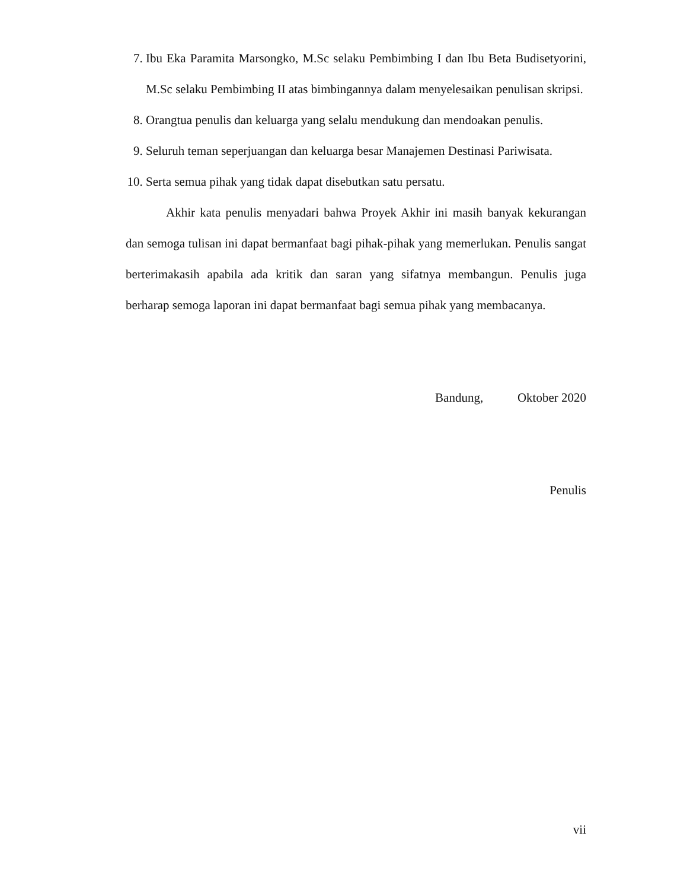7. Ibu Eka Paramita Marsongko, M.Sc selaku Pembimbing I dan Ibu Beta Budisetyorini, M.Sc selaku Pembimbing II atas bimbingannya dalam menyelesaikan penulisan skripsi.
8. Orangtua penulis dan keluarga yang selalu mendukung dan mendoakan penulis.
9. Seluruh teman seperjuangan dan keluarga besar Manajemen Destinasi Pariwisata.
10.
Serta semua pihak yang tidak dapat disebutkan satu persatu.
Akhir kata penulis menyadari bahwa Proyek Akhir ini masih banyak kekurangan dan semoga tulisan ini dapat bermanfaat bagi pihak-pihak yang memerlukan. Penulis sangat berterimakasih apabila ada kritik dan saran yang sifatnya membangun. Penulis juga berharap semoga laporan ini dapat bermanfaat bagi semua pihak yang membacanya.
Bandung, Oktober 2020
Penulis
vii